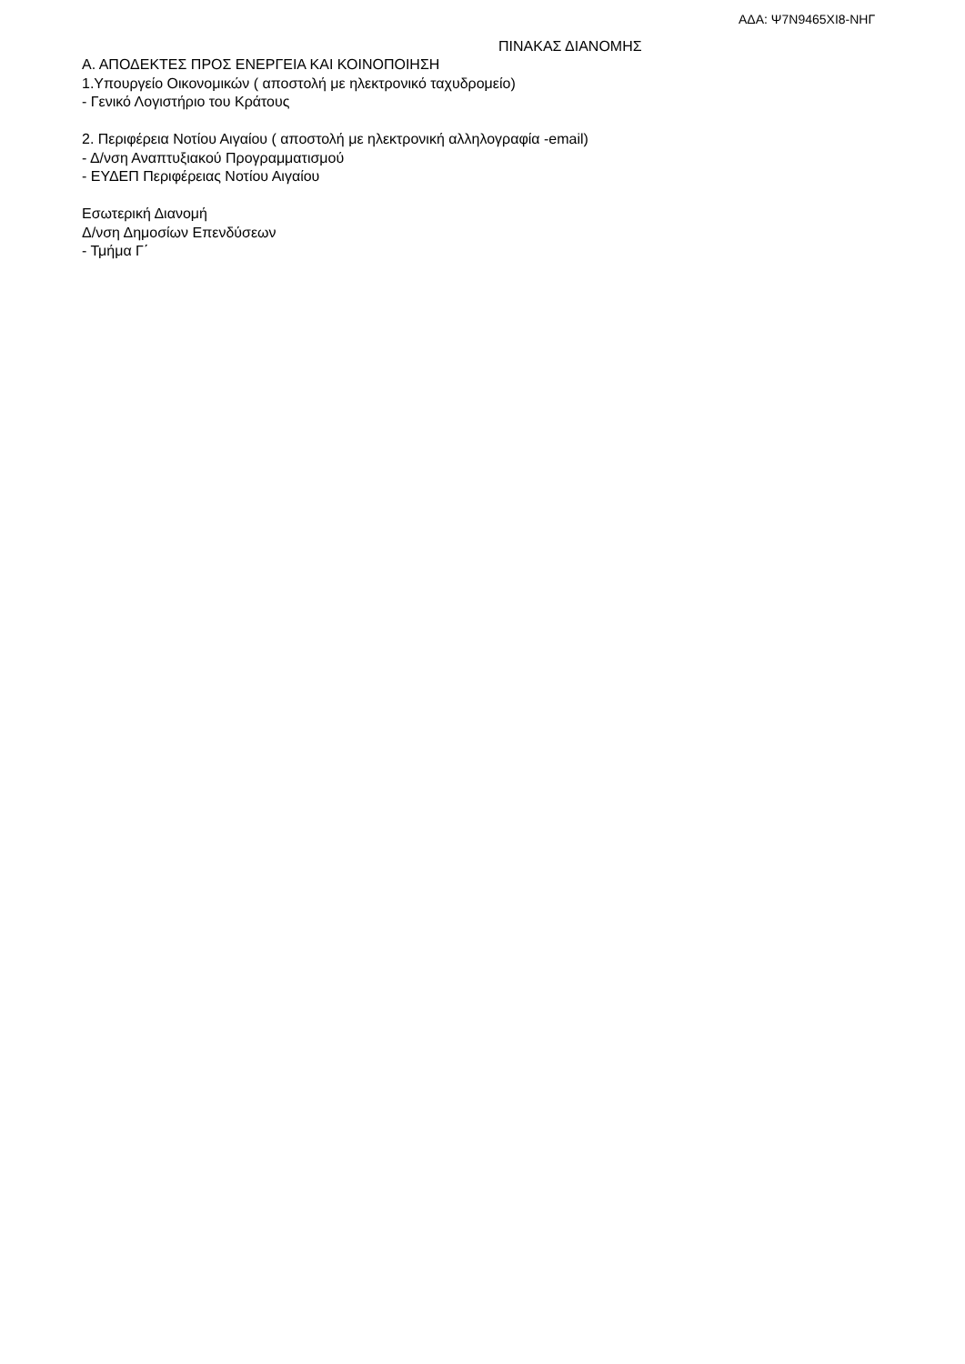ΑΔΑ: Ψ7Ν9465ΧΙ8-ΝΗΓ
ΠΙΝΑΚΑΣ ΔΙΑΝΟΜΗΣ
Α. ΑΠΟΔΕΚΤΕΣ ΠΡΟΣ ΕΝΕΡΓΕΙΑ ΚΑΙ ΚΟΙΝΟΠΟΙΗΣΗ
1.Υπουργείο Οικονομικών ( αποστολή με ηλεκτρονικό ταχυδρομείο)
- Γενικό Λογιστήριο του Κράτους
2. Περιφέρεια Νοτίου Αιγαίου ( αποστολή με ηλεκτρονική αλληλογραφία -email)
- Δ/νση Αναπτυξιακού Προγραμματισμού
- ΕΥΔΕΠ Περιφέρειας Νοτίου Αιγαίου
Εσωτερική Διανομή
Δ/νση Δημοσίων Επενδύσεων
- Τμήμα Γ΄